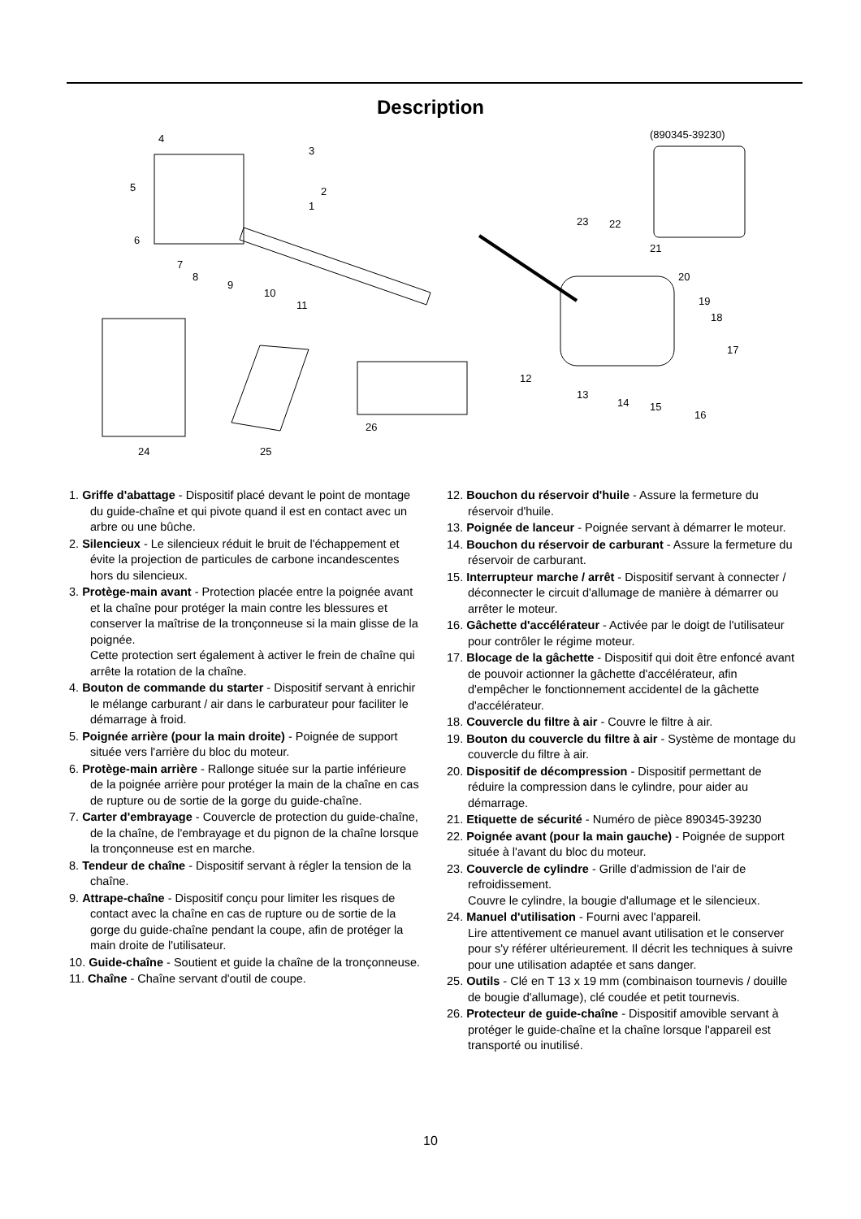Description
4
3
5
2
1
6
7
8
9
10
11
24
25
26
(890345-39230)
23
22
21
20
19
18
17
12
13
14
15
16
1. Griffe d'abattage - Dispositif placé devant le point de montage du guide-chaîne et qui pivote quand il est en contact avec un arbre ou une bûche.
2. Silencieux - Le silencieux réduit le bruit de l'échappement et évite la projection de particules de carbone incandescentes hors du silencieux.
3. Protège-main avant - Protection placée entre la poignée avant et la chaîne pour protéger la main contre les blessures et conserver la maîtrise de la tronçonneuse si la main glisse de la poignée.
Cette protection sert également à activer le frein de chaîne qui arrête la rotation de la chaîne.
4. Bouton de commande du starter - Dispositif servant à enrichir le mélange carburant / air dans le carburateur pour faciliter le démarrage à froid.
5. Poignée arrière (pour la main droite) - Poignée de support située vers l'arrière du bloc du moteur.
6. Protège-main arrière - Rallonge située sur la partie inférieure de la poignée arrière pour protéger la main de la chaîne en cas de rupture ou de sortie de la gorge du guide-chaîne.
7. Carter d'embrayage - Couvercle de protection du guide-chaîne, de la chaîne, de l'embrayage et du pignon de la chaîne lorsque la tronçonneuse est en marche.
8. Tendeur de chaîne - Dispositif servant à régler la tension de la chaîne.
9. Attrape-chaîne - Dispositif conçu pour limiter les risques de contact avec la chaîne en cas de rupture ou de sortie de la gorge du guide-chaîne pendant la coupe, afin de protéger la main droite de l'utilisateur.
10. Guide-chaîne - Soutient et guide la chaîne de la tronçonneuse.
11. Chaîne - Chaîne servant d'outil de coupe.
12. Bouchon du réservoir d'huile - Assure la fermeture du réservoir d'huile.
13. Poignée de lanceur - Poignée servant à démarrer le moteur.
14. Bouchon du réservoir de carburant - Assure la fermeture du réservoir de carburant.
15. Interrupteur marche / arrêt - Dispositif servant à connecter / déconnecter le circuit d'allumage de manière à démarrer ou arrêter le moteur.
16. Gâchette d'accélérateur - Activée par le doigt de l'utilisateur pour contrôler le régime moteur.
17. Blocage de la gâchette - Dispositif qui doit être enfoncé avant de pouvoir actionner la gâchette d'accélérateur, afin d'empêcher le fonctionnement accidentel de la gâchette d'accélérateur.
18. Couvercle du filtre à air - Couvre le filtre à air.
19. Bouton du couvercle du filtre à air - Système de montage du couvercle du filtre à air.
20. Dispositif de décompression - Dispositif permettant de réduire la compression dans le cylindre, pour aider au démarrage.
21. Etiquette de sécurité - Numéro de pièce 890345-39230
22. Poignée avant (pour la main gauche) - Poignée de support située à l'avant du bloc du moteur.
23. Couvercle de cylindre - Grille d'admission de l'air de refroidissement.
Couvre le cylindre, la bougie d'allumage et le silencieux.
24. Manuel d'utilisation - Fourni avec l'appareil.
Lire attentivement ce manuel avant utilisation et le conserver pour s'y référer ultérieurement. Il décrit les techniques à suivre pour une utilisation adaptée et sans danger.
25. Outils - Clé en T 13 x 19 mm (combinaison tournevis / douille de bougie d'allumage), clé coudée et petit tournevis.
26. Protecteur de guide-chaîne - Dispositif amovible servant à protéger le guide-chaîne et la chaîne lorsque l'appareil est transporté ou inutilisé.
10